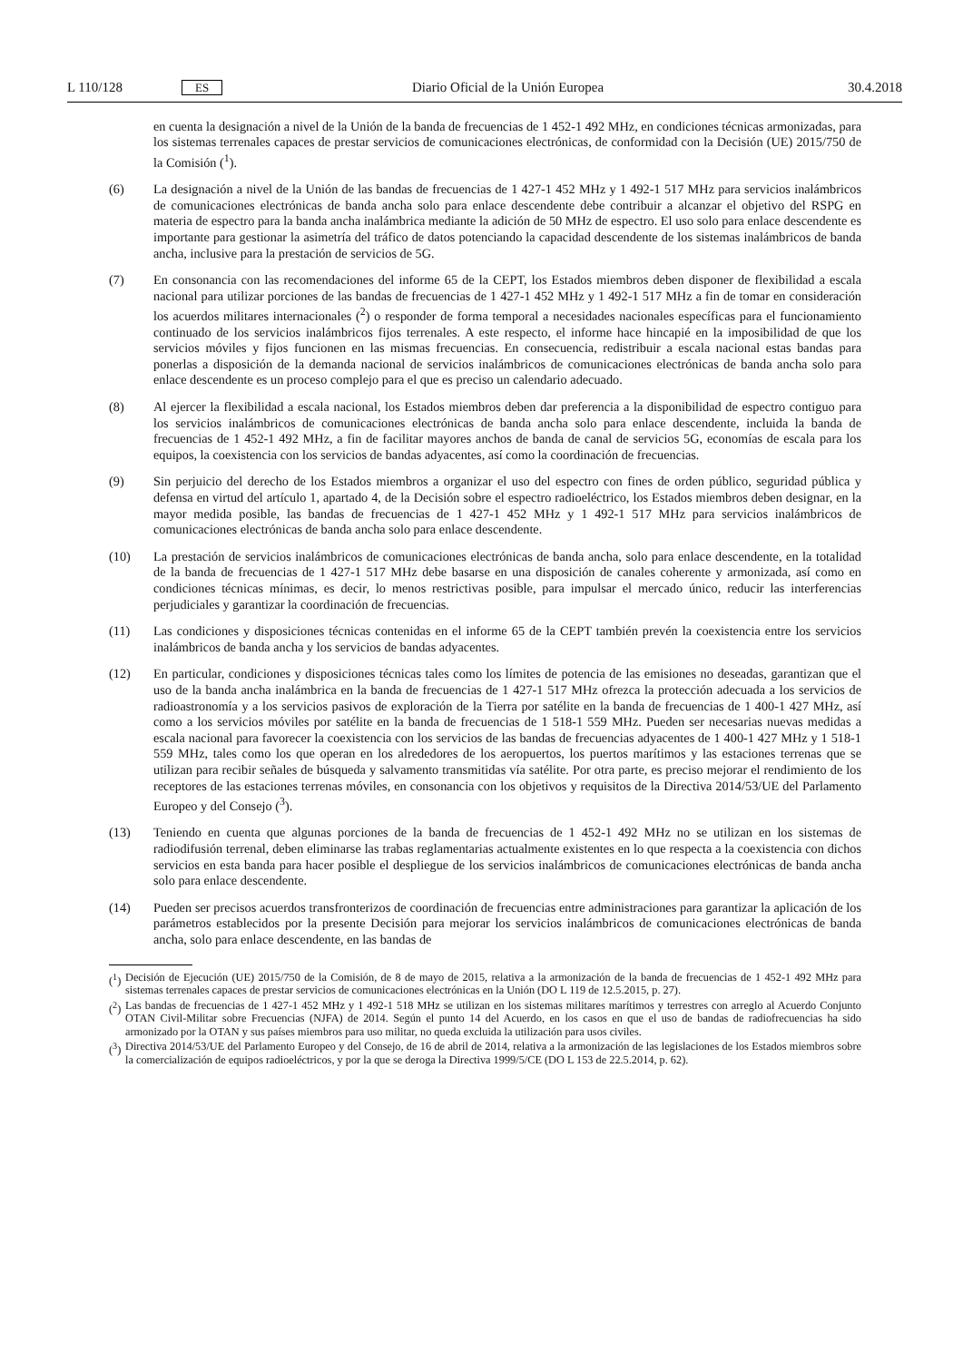L 110/128 ES Diario Oficial de la Unión Europea 30.4.2018
en cuenta la designación a nivel de la Unión de la banda de frecuencias de 1 452-1 492 MHz, en condiciones técnicas armonizadas, para los sistemas terrenales capaces de prestar servicios de comunicaciones electrónicas, de conformidad con la Decisión (UE) 2015/750 de la Comisión (<sup>1</sup>).
(6) La designación a nivel de la Unión de las bandas de frecuencias de 1 427-1 452 MHz y 1 492-1 517 MHz para servicios inalámbricos de comunicaciones electrónicas de banda ancha solo para enlace descendente debe contribuir a alcanzar el objetivo del RSPG en materia de espectro para la banda ancha inalámbrica mediante la adición de 50 MHz de espectro. El uso solo para enlace descendente es importante para gestionar la asimetría del tráfico de datos potenciando la capacidad descendente de los sistemas inalámbricos de banda ancha, inclusive para la prestación de servicios de 5G.
(7) En consonancia con las recomendaciones del informe 65 de la CEPT, los Estados miembros deben disponer de flexibilidad a escala nacional para utilizar porciones de las bandas de frecuencias de 1 427-1 452 MHz y 1 492-1 517 MHz a fin de tomar en consideración los acuerdos militares internacionales (<sup>2</sup>) o responder de forma temporal a necesidades nacionales específicas para el funcionamiento continuado de los servicios inalámbricos fijos terrenales. A este respecto, el informe hace hincapié en la imposibilidad de que los servicios móviles y fijos funcionen en las mismas frecuencias. En consecuencia, redistribuir a escala nacional estas bandas para ponerlas a disposición de la demanda nacional de servicios inalámbricos de comunicaciones electrónicas de banda ancha solo para enlace descendente es un proceso complejo para el que es preciso un calendario adecuado.
(8) Al ejercer la flexibilidad a escala nacional, los Estados miembros deben dar preferencia a la disponibilidad de espectro contiguo para los servicios inalámbricos de comunicaciones electrónicas de banda ancha solo para enlace descendente, incluida la banda de frecuencias de 1 452-1 492 MHz, a fin de facilitar mayores anchos de banda de canal de servicios 5G, economías de escala para los equipos, la coexistencia con los servicios de bandas adyacentes, así como la coordinación de frecuencias.
(9) Sin perjuicio del derecho de los Estados miembros a organizar el uso del espectro con fines de orden público, seguridad pública y defensa en virtud del artículo 1, apartado 4, de la Decisión sobre el espectro radioeléctrico, los Estados miembros deben designar, en la mayor medida posible, las bandas de frecuencias de 1 427-1 452 MHz y 1 492-1 517 MHz para servicios inalámbricos de comunicaciones electrónicas de banda ancha solo para enlace descendente.
(10) La prestación de servicios inalámbricos de comunicaciones electrónicas de banda ancha, solo para enlace descendente, en la totalidad de la banda de frecuencias de 1 427-1 517 MHz debe basarse en una disposición de canales coherente y armonizada, así como en condiciones técnicas mínimas, es decir, lo menos restrictivas posible, para impulsar el mercado único, reducir las interferencias perjudiciales y garantizar la coordinación de frecuencias.
(11) Las condiciones y disposiciones técnicas contenidas en el informe 65 de la CEPT también prevén la coexistencia entre los servicios inalámbricos de banda ancha y los servicios de bandas adyacentes.
(12) En particular, condiciones y disposiciones técnicas tales como los límites de potencia de las emisiones no deseadas, garantizan que el uso de la banda ancha inalámbrica en la banda de frecuencias de 1 427-1 517 MHz ofrezca la protección adecuada a los servicios de radioastronomía y a los servicios pasivos de exploración de la Tierra por satélite en la banda de frecuencias de 1 400-1 427 MHz, así como a los servicios móviles por satélite en la banda de frecuencias de 1 518-1 559 MHz. Pueden ser necesarias nuevas medidas a escala nacional para favorecer la coexistencia con los servicios de las bandas de frecuencias adyacentes de 1 400-1 427 MHz y 1 518-1 559 MHz, tales como los que operan en los alrededores de los aeropuertos, los puertos marítimos y las estaciones terrenas que se utilizan para recibir señales de búsqueda y salvamento transmitidas vía satélite. Por otra parte, es preciso mejorar el rendimiento de los receptores de las estaciones terrenas móviles, en consonancia con los objetivos y requisitos de la Directiva 2014/53/UE del Parlamento Europeo y del Consejo (<sup>3</sup>).
(13) Teniendo en cuenta que algunas porciones de la banda de frecuencias de 1 452-1 492 MHz no se utilizan en los sistemas de radiodifusión terrenal, deben eliminarse las trabas reglamentarias actualmente existentes en lo que respecta a la coexistencia con dichos servicios en esta banda para hacer posible el despliegue de los servicios inalámbricos de comunicaciones electrónicas de banda ancha solo para enlace descendente.
(14) Pueden ser precisos acuerdos transfronterizos de coordinación de frecuencias entre administraciones para garantizar la aplicación de los parámetros establecidos por la presente Decisión para mejorar los servicios inalámbricos de comunicaciones electrónicas de banda ancha, solo para enlace descendente, en las bandas de
(<sup>1</sup>)
Decisión de Ejecución (UE) 2015/750 de la Comisión, de 8 de mayo de 2015, relativa a la armonización de la banda de frecuencias de 1 452-1 492 MHz para sistemas terrenales capaces de prestar servicios de comunicaciones electrónicas en la Unión (DO L 119 de 12.5.2015, p. 27).
(<sup>2</sup>)
Las bandas de frecuencias de 1 427-1 452 MHz y 1 492-1 518 MHz se utilizan en los sistemas militares marítimos y terrestres con arreglo al Acuerdo Conjunto OTAN Civil-Militar sobre Frecuencias (NJFA) de 2014. Según el punto 14 del Acuerdo, en los casos en que el uso de bandas de radiofrecuencias ha sido armonizado por la OTAN y sus países miembros para uso militar, no queda excluida la utilización para usos civiles.
(<sup>3</sup>)
Directiva 2014/53/UE del Parlamento Europeo y del Consejo, de 16 de abril de 2014, relativa a la armonización de las legislaciones de los Estados miembros sobre la comercialización de equipos radioeléctricos, y por la que se deroga la Directiva 1999/5/CE (DO L 153 de 22.5.2014, p. 62).